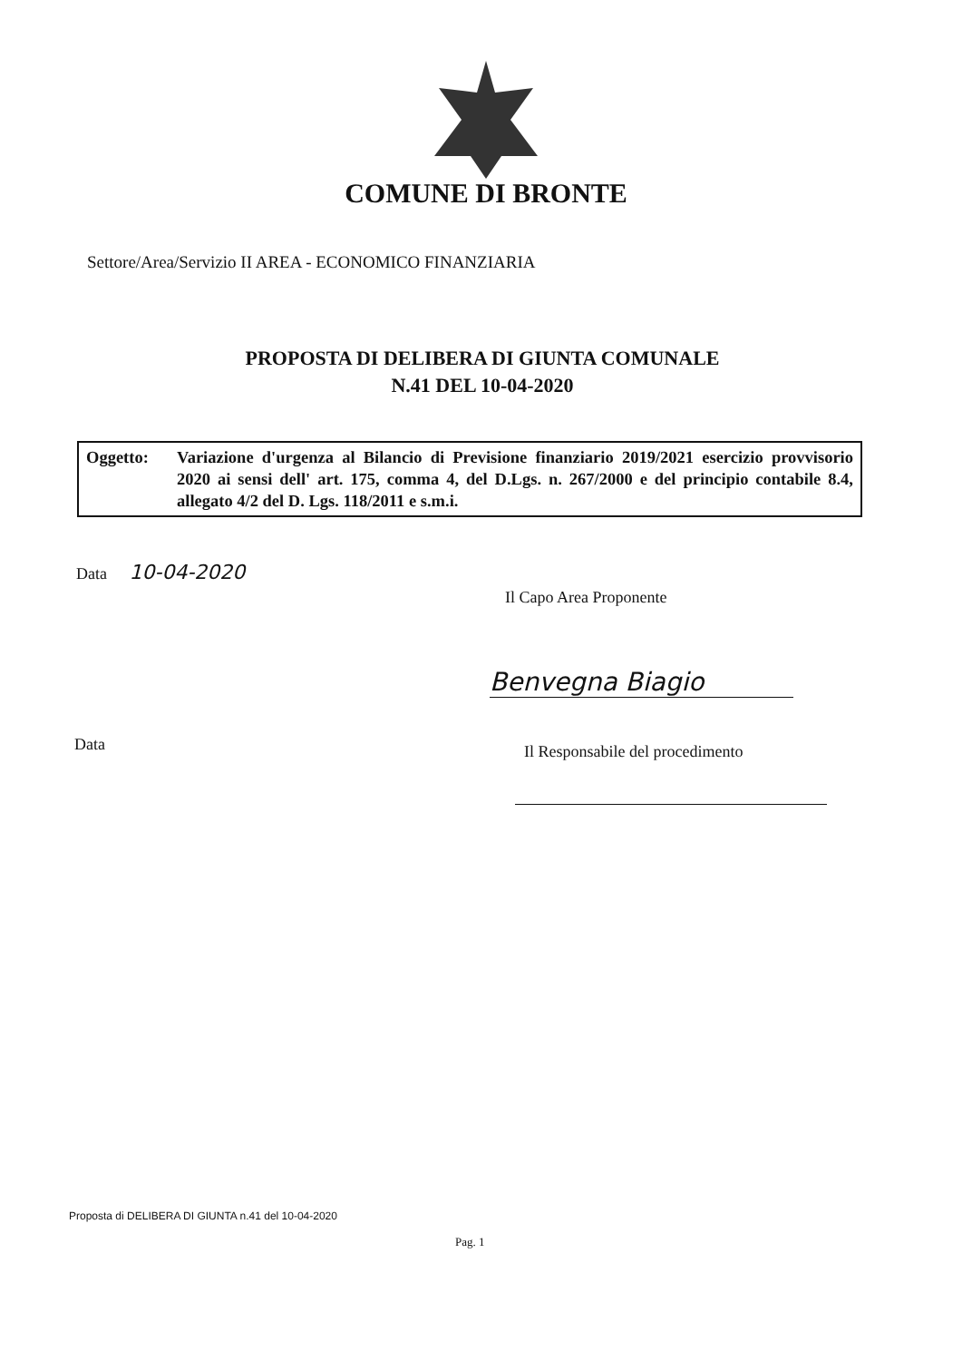COMUNE DI BRONTE
Settore/Area/Servizio II AREA - ECONOMICO FINANZIARIA
PROPOSTA DI DELIBERA DI GIUNTA COMUNALE
N.41 DEL 10-04-2020
Oggetto: Variazione d'urgenza al Bilancio di Previsione finanziario 2019/2021 esercizio provvisorio 2020 ai sensi dell' art. 175, comma 4, del D.Lgs. n. 267/2000 e del principio contabile 8.4, allegato 4/2 del D. Lgs. 118/2011 e s.m.i.
Data 10-04-2020
Il Capo Area Proponente
Benvegna Biagio
Data
Il Responsabile del procedimento
Proposta di DELIBERA DI GIUNTA n.41 del 10-04-2020
Pag. 1